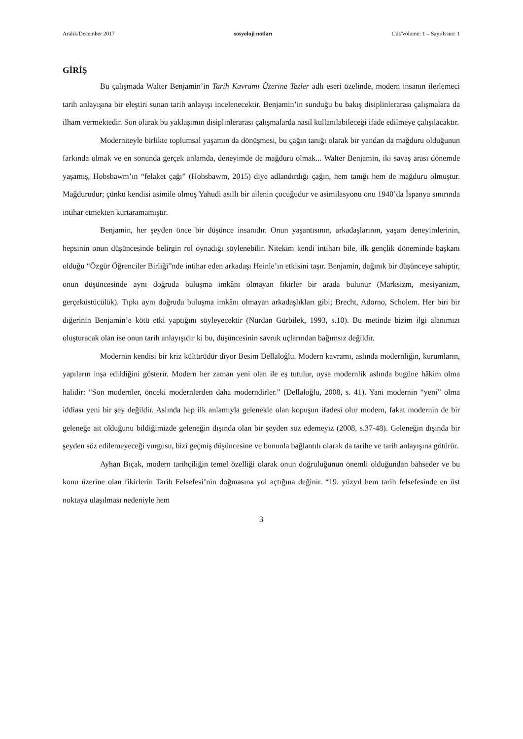Aralık/December 2017 sosyoloji notları Cilt/Volume: 1 – Sayı/Issue: 1
GİRİŞ
Bu çalışmada Walter Benjamin’in Tarih Kavramı Üzerine Tezler adlı eseri özelinde, modern insanın ilerlemeci tarih anlayışına bir eleştiri sunan tarih anlayışı incelenecektir. Benjamin’in sunduğu bu bakış disiplinlerarası çalışmalara da ilham vermektedir. Son olarak bu yaklaşımın disiplinlerarası çalışmalarda nasıl kullanılabileceği ifade edilmeye çalışılacaktır.
Moderniteyle birlikte toplumsal yaşamın da dönüşmesi, bu çağın tanığı olarak bir yandan da mağduru olduğunun farkında olmak ve en sonunda gerçek anlamda, deneyimde de mağduru olmak... Walter Benjamin, iki savaş arası dönemde yaşamış, Hobsbawm’ın “felaket çağı” (Hobsbawm, 2015) diye adlandırdığı çağın, hem tanığı hem de mağduru olmuştur. Mağdurudur; çünkü kendisi asimile olmuş Yahudi asıllı bir ailenin çocuğudur ve asimilasyonu onu 1940’da İspanya sınırında intihar etmekten kurtaramamıştır.
Benjamin, her şeyden önce bir düşünce insanıdır. Onun yaşantısının, arkadaşlarının, yaşam deneyimlerinin, hepsinin onun düşüncesinde belirgin rol oynadığı söylenebilir. Nitekim kendi intiharı bile, ilk gençlik döneminde başkanı olduğu “Özgür Öğrenciler Birliği”nde intihar eden arkadaşı Heinle’ın etkisini taşır. Benjamin, dağınık bir düşünceye sahiptir, onun düşüncesinde aynı doğruda buluşma imkânı olmayan fikirler bir arada bulunur (Marksizm, mesiyanizm, gerçeküstücülük). Tıpkı aynı doğruda buluşma imkânı olmayan arkadaşlıkları gibi; Brecht, Adorno, Scholem. Her biri bir diğerinin Benjamin’e kötü etki yaptığını söyleyecektir (Nurdan Gürbilek, 1993, s.10). Bu metinde bizim ilgi alanımızı oluşturacak olan ise onun tarih anlayışıdır ki bu, düşüncesinin savruk uçlarından bağımsız değildir.
Modernin kendisi bir kriz kültürüdür diyor Besim Dellaloğlu. Modern kavramı, aslında modernliğin, kurumların, yapıların inşa edildiğini gösterir. Modern her zaman yeni olan ile eş tutulur, oysa modernlik aslında bugüne hâkim olma halidir: “Son modernler, önceki modernlerden daha moderndirler.” (Dellaloğlu, 2008, s. 41). Yani modernin “yeni” olma iddiası yeni bir şey değildir. Aslında hep ilk anlamıyla gelenekle olan kopuşun ifadesi olur modern, fakat modernin de bir geleneğe ait olduğunu bildiğimizde geleneğin dışında olan bir şeyden söz edemeyiz (2008, s.37-48). Geleneğin dışında bir şeyden söz edilemeyeceği vurgusu, bizi geçmiş düşüncesine ve bununla bağlantılı olarak da tarihe ve tarih anlayışına götürür.
Ayhan Bıçak, modern tarihçiliğin temel özelliği olarak onun doğruluğunun önemli olduğundan bahseder ve bu konu üzerine olan fikirlerin Tarih Felsefesi’nin doğmasına yol açtığına değinir. “19. yüzyıl hem tarih felsefesinde en üst noktaya ulaşılması nedeniyle hem
3